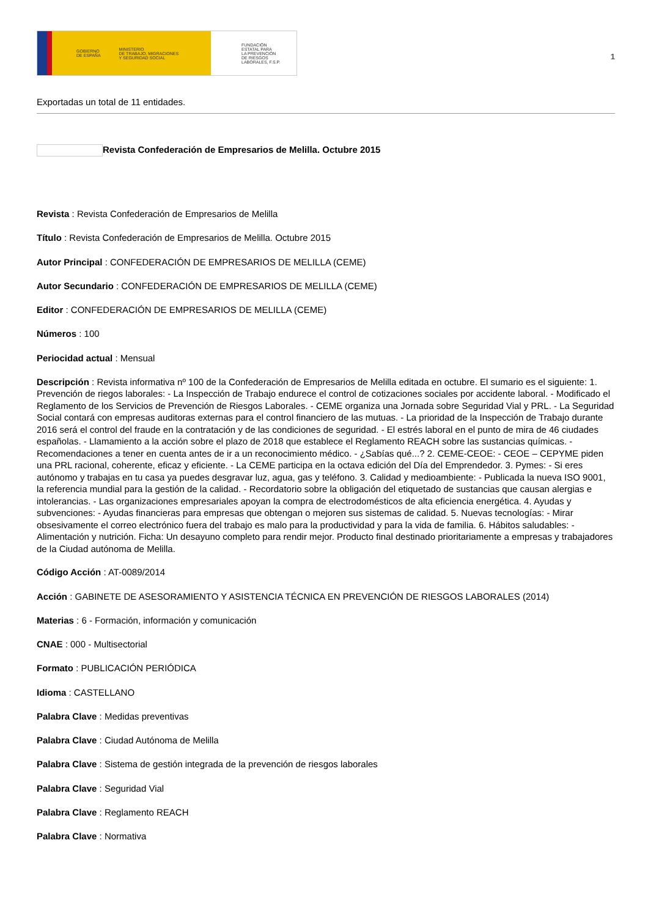GOBIERNO
DE ESPAÑA MINISTERIO
DE TRABAJO, MIGRACIONES
Y SEGURIDAD SOCIAL
FUNDACIÓN
ESTATAL PARA
LA PREVENCIÓN
DE RIESGOS
LABORALES, F.S.P.
1
Exportadas un total de 11 entidades.
Revista Confederación de Empresarios de Melilla. Octubre 2015
Revista : Revista Confederación de Empresarios de Melilla
Título : Revista Confederación de Empresarios de Melilla. Octubre 2015
Autor Principal : CONFEDERACIÓN DE EMPRESARIOS DE MELILLA (CEME)
Autor Secundario : CONFEDERACIÓN DE EMPRESARIOS DE MELILLA (CEME)
Editor : CONFEDERACIÓN DE EMPRESARIOS DE MELILLA (CEME)
Números : 100
Periocidad actual : Mensual
Descripción : Revista informativa nº 100 de la Confederación de Empresarios de Melilla editada en octubre. El sumario es el siguiente: 1. Prevención de riegos laborales: - La Inspección de Trabajo endurece el control de cotizaciones sociales por accidente laboral. - Modificado el Reglamento de los Servicios de Prevención de Riesgos Laborales. - CEME organiza una Jornada sobre Seguridad Vial y PRL. - La Seguridad Social contará con empresas auditoras externas para el control financiero de las mutuas. - La prioridad de la Inspección de Trabajo durante 2016 será el control del fraude en la contratación y de las condiciones de seguridad. - El estrés laboral en el punto de mira de 46 ciudades españolas. - Llamamiento a la acción sobre el plazo de 2018 que establece el Reglamento REACH sobre las sustancias químicas. - Recomendaciones a tener en cuenta antes de ir a un reconocimiento médico. - ¿Sabías qué...? 2. CEME-CEOE: - CEOE – CEPYME piden una PRL racional, coherente, eficaz y eficiente. - La CEME participa en la octava edición del Día del Emprendedor. 3. Pymes: - Si eres autónomo y trabajas en tu casa ya puedes desgravar luz, agua, gas y teléfono. 3. Calidad y medioambiente: - Publicada la nueva ISO 9001, la referencia mundial para la gestión de la calidad. - Recordatorio sobre la obligación del etiquetado de sustancias que causan alergias e intolerancias. - Las organizaciones empresariales apoyan la compra de electrodomésticos de alta eficiencia energética. 4. Ayudas y subvenciones: - Ayudas financieras para empresas que obtengan o mejoren sus sistemas de calidad. 5. Nuevas tecnologías: - Mirar obsesivamente el correo electrónico fuera del trabajo es malo para la productividad y para la vida de familia. 6. Hábitos saludables: - Alimentación y nutrición. Ficha: Un desayuno completo para rendir mejor. Producto final destinado prioritariamente a empresas y trabajadores de la Ciudad autónoma de Melilla.
Código Acción : AT-0089/2014
Acción : GABINETE DE ASESORAMIENTO Y ASISTENCIA TÉCNICA EN PREVENCIÓN DE RIESGOS LABORALES (2014)
Materias : 6 - Formación, información y comunicación
CNAE : 000 - Multisectorial
Formato : PUBLICACIÓN PERIÓDICA
Idioma : CASTELLANO
Palabra Clave : Medidas preventivas
Palabra Clave : Ciudad Autónoma de Melilla
Palabra Clave : Sistema de gestión integrada de la prevención de riesgos laborales
Palabra Clave : Seguridad Vial
Palabra Clave : Reglamento REACH
Palabra Clave : Normativa